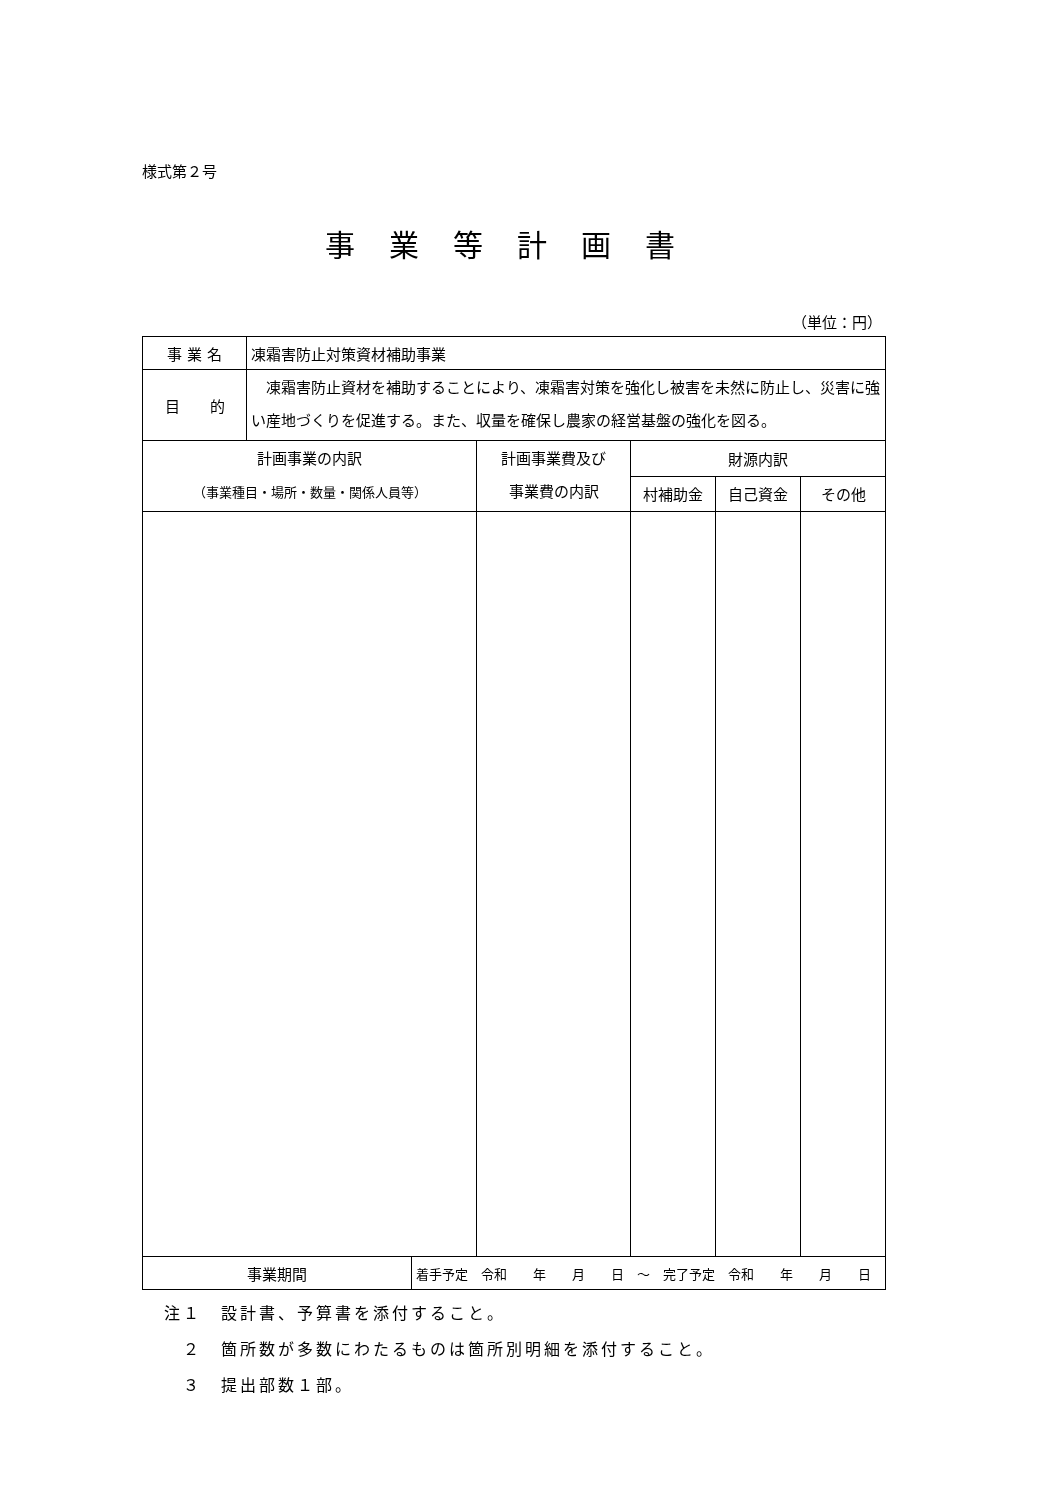様式第２号
事業等計画書
（単位：円）
| 事 業 名 | 凍霜害防止対策資材補助事業 | | | | | |
| 目 的 | 凍霜害防止資材を補助することにより、凍霜害対策を強化し被害を未然に防止し、災害に強い産地づくりを促進する。また、収量を確保し農家の経営基盤の強化を図る。 | | | | | |
| 計画事業の内訳 （事業種目・場所・数量・関係人員等） | | | 計画事業費及び 事業費の内訳 | 財源内訳 | | |
| | | | | 村補助金 | 自己資金 | その他 |
| 事業期間 | | 着手予定 令和 年 月 日 ～ 完了予定 令和 年 月 日 | | | | |
注１　設計書、予算書を添付すること。
　２　箇所数が多数にわたるものは箇所別明細を添付すること。
　３　提出部数１部。